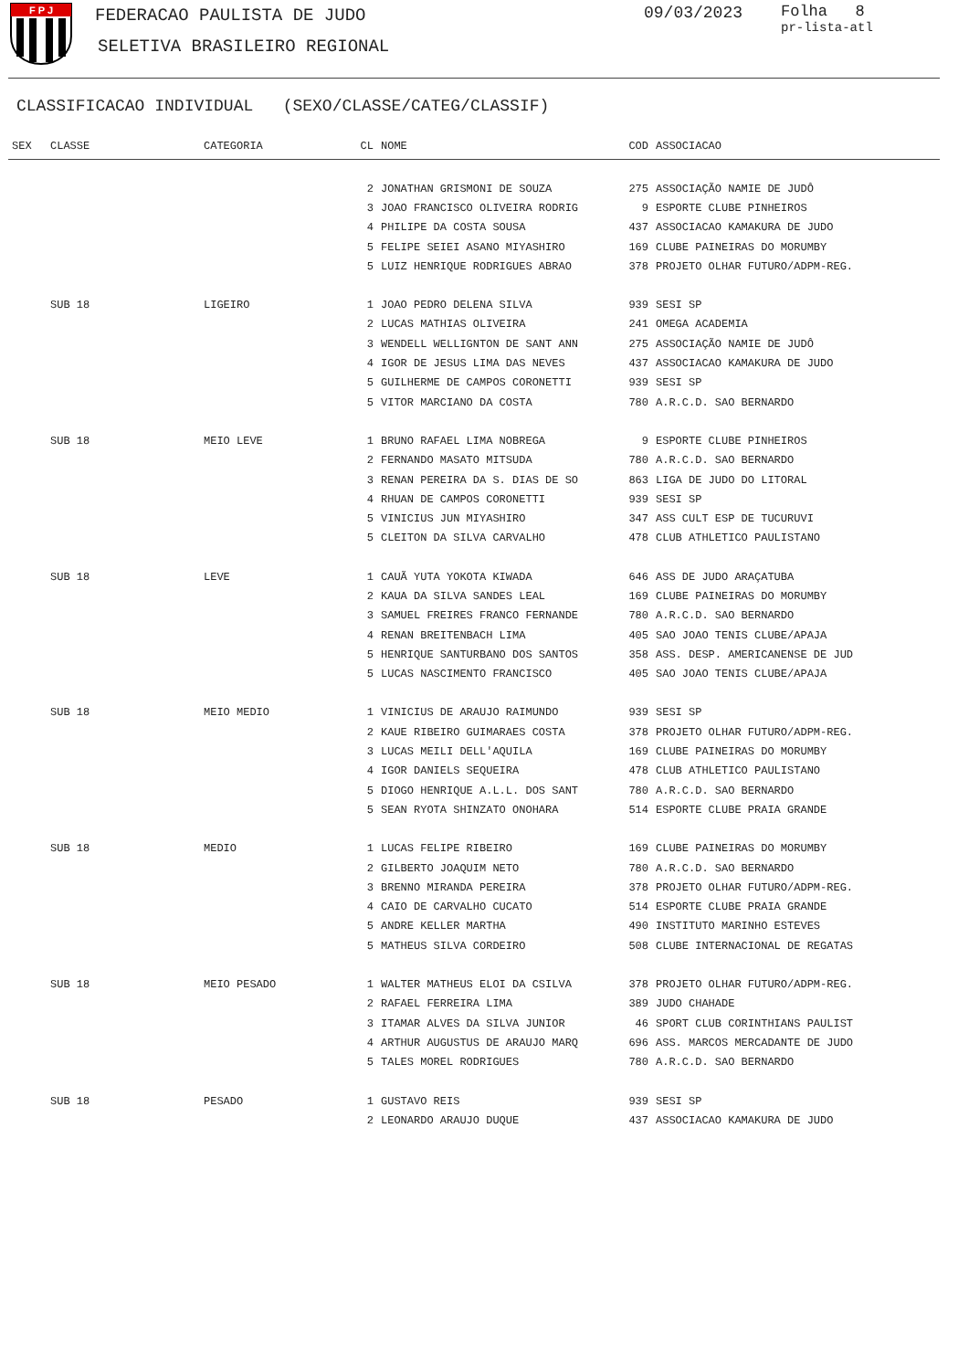F P J
FEDERACAO PAULISTA DE JUDO
SELETIVA BRASILEIRO REGIONAL
09/03/2023
Folha 8
pr-lista-atl
CLASSIFICACAO INDIVIDUAL (SEXO/CLASSE/CATEG/CLASSIF)
| SEX | CLASSE | CATEGORIA | CL | NOME | COD | ASSOCIACAO |
| --- | --- | --- | --- | --- | --- | --- |
| | | | 2 | JONATHAN GRISMONI DE SOUZA | 275 | ASSOCIAÇÃO NAMIE DE JUDÔ |
| | | | 3 | JOAO FRANCISCO OLIVEIRA RODRIG | 9 | ESPORTE CLUBE PINHEIROS |
| | | | 4 | PHILIPE DA COSTA SOUSA | 437 | ASSOCIACAO KAMAKURA DE JUDO |
| | | | 5 | FELIPE SEIEI ASANO MIYASHIRO | 169 | CLUBE PAINEIRAS DO MORUMBY |
| | | | 5 | LUIZ HENRIQUE RODRIGUES ABRAO | 378 | PROJETO OLHAR FUTURO/ADPM-REG. |
| | SUB 18 | LIGEIRO | 1 | JOAO PEDRO DELENA SILVA | 939 | SESI SP |
| | | | 2 | LUCAS MATHIAS OLIVEIRA | 241 | OMEGA ACADEMIA |
| | | | 3 | WENDELL WELLIGNTON DE SANT ANN | 275 | ASSOCIAÇÃO NAMIE DE JUDÔ |
| | | | 4 | IGOR DE JESUS LIMA DAS NEVES | 437 | ASSOCIACAO KAMAKURA DE JUDO |
| | | | 5 | GUILHERME DE CAMPOS CORONETTI | 939 | SESI SP |
| | | | 5 | VITOR MARCIANO DA COSTA | 780 | A.R.C.D. SAO BERNARDO |
| | SUB 18 | MEIO LEVE | 1 | BRUNO RAFAEL LIMA NOBREGA | 9 | ESPORTE CLUBE PINHEIROS |
| | | | 2 | FERNANDO MASATO MITSUDA | 780 | A.R.C.D. SAO BERNARDO |
| | | | 3 | RENAN PEREIRA DA S. DIAS DE SO | 863 | LIGA DE JUDO DO LITORAL |
| | | | 4 | RHUAN DE CAMPOS CORONETTI | 939 | SESI SP |
| | | | 5 | VINICIUS JUN MIYASHIRO | 347 | ASS CULT ESP DE TUCURUVI |
| | | | 5 | CLEITON DA SILVA CARVALHO | 478 | CLUB ATHLETICO PAULISTANO |
| | SUB 18 | LEVE | 1 | CAUÃ YUTA YOKOTA KIWADA | 646 | ASS DE JUDO ARAÇATUBA |
| | | | 2 | KAUA DA SILVA SANDES LEAL | 169 | CLUBE PAINEIRAS DO MORUMBY |
| | | | 3 | SAMUEL FREIRES FRANCO FERNANDE | 780 | A.R.C.D. SAO BERNARDO |
| | | | 4 | RENAN BREITENBACH LIMA | 405 | SAO JOAO TENIS CLUBE/APAJA |
| | | | 5 | HENRIQUE SANTURBANO DOS SANTOS | 358 | ASS. DESP. AMERICANENSE DE JUD |
| | | | 5 | LUCAS NASCIMENTO FRANCISCO | 405 | SAO JOAO TENIS CLUBE/APAJA |
| | SUB 18 | MEIO MEDIO | 1 | VINICIUS DE ARAUJO RAIMUNDO | 939 | SESI SP |
| | | | 2 | KAUE RIBEIRO GUIMARAES COSTA | 378 | PROJETO OLHAR FUTURO/ADPM-REG. |
| | | | 3 | LUCAS MEILI DELL'AQUILA | 169 | CLUBE PAINEIRAS DO MORUMBY |
| | | | 4 | IGOR DANIELS SEQUEIRA | 478 | CLUB ATHLETICO PAULISTANO |
| | | | 5 | DIOGO HENRIQUE A.L.L. DOS SANT | 780 | A.R.C.D. SAO BERNARDO |
| | | | 5 | SEAN RYOTA SHINZATO ONOHARA | 514 | ESPORTE CLUBE PRAIA GRANDE |
| | SUB 18 | MEDIO | 1 | LUCAS FELIPE RIBEIRO | 169 | CLUBE PAINEIRAS DO MORUMBY |
| | | | 2 | GILBERTO JOAQUIM NETO | 780 | A.R.C.D. SAO BERNARDO |
| | | | 3 | BRENNO MIRANDA PEREIRA | 378 | PROJETO OLHAR FUTURO/ADPM-REG. |
| | | | 4 | CAIO DE CARVALHO CUCATO | 514 | ESPORTE CLUBE PRAIA GRANDE |
| | | | 5 | ANDRE KELLER MARTHA | 490 | INSTITUTO MARINHO ESTEVES |
| | | | 5 | MATHEUS SILVA CORDEIRO | 508 | CLUBE INTERNACIONAL DE REGATAS |
| | SUB 18 | MEIO PESADO | 1 | WALTER MATHEUS ELOI DA CSILVA | 378 | PROJETO OLHAR FUTURO/ADPM-REG. |
| | | | 2 | RAFAEL FERREIRA LIMA | 389 | JUDO CHAHADE |
| | | | 3 | ITAMAR ALVES DA SILVA JUNIOR | 46 | SPORT CLUB CORINTHIANS PAULIST |
| | | | 4 | ARTHUR AUGUSTUS DE ARAUJO MARQ | 696 | ASS. MARCOS MERCADANTE DE JUDO |
| | | | 5 | TALES MOREL RODRIGUES | 780 | A.R.C.D. SAO BERNARDO |
| | SUB 18 | PESADO | 1 | GUSTAVO REIS | 939 | SESI SP |
| | | | 2 | LEONARDO ARAUJO DUQUE | 437 | ASSOCIACAO KAMAKURA DE JUDO |